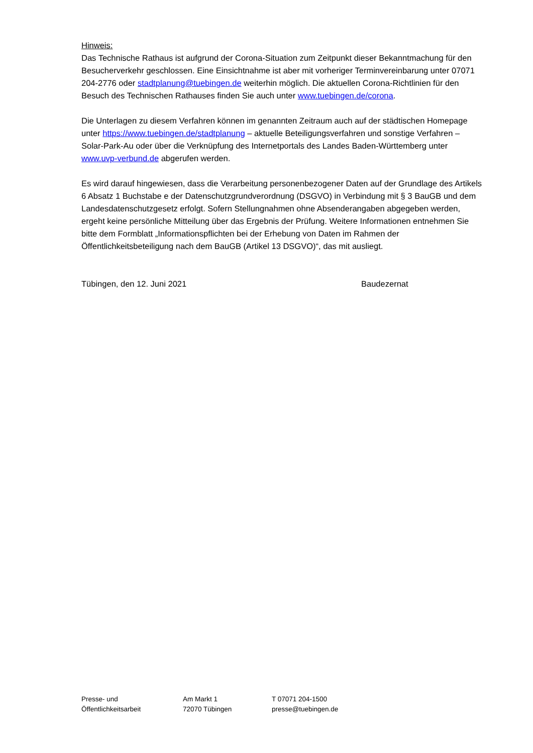Hinweis:
Das Technische Rathaus ist aufgrund der Corona-Situation zum Zeitpunkt dieser Bekanntmachung für den Besucherverkehr geschlossen. Eine Einsichtnahme ist aber mit vorheriger Terminvereinbarung unter 07071 204-2776 oder stadtplanung@tuebingen.de weiterhin möglich. Die aktuellen Corona-Richtlinien für den Besuch des Technischen Rathauses finden Sie auch unter www.tuebingen.de/corona.
Die Unterlagen zu diesem Verfahren können im genannten Zeitraum auch auf der städtischen Homepage unter https://www.tuebingen.de/stadtplanung – aktuelle Beteiligungsverfahren und sonstige Verfahren – Solar-Park-Au oder über die Verknüpfung des Internetportals des Landes Baden-Württemberg unter www.uvp-verbund.de abgerufen werden.
Es wird darauf hingewiesen, dass die Verarbeitung personenbezogener Daten auf der Grundlage des Artikels 6 Absatz 1 Buchstabe e der Datenschutzgrundverordnung (DSGVO) in Verbindung mit § 3 BauGB und dem Landesdatenschutzgesetz erfolgt. Sofern Stellungnahmen ohne Absenderangaben abgegeben werden, ergeht keine persönliche Mitteilung über das Ergebnis der Prüfung. Weitere Informationen entnehmen Sie bitte dem Formblatt „Informationspflichten bei der Erhebung von Daten im Rahmen der Öffentlichkeitsbeteiligung nach dem BauGB (Artikel 13 DSGVO)“, das mit ausliegt.
Tübingen, den 12. Juni 2021 Baudezernat
Presse- und
Öffentlichkeitsarbeit
Am Markt 1
72070 Tübingen
T 07071 204-1500
presse@tuebingen.de